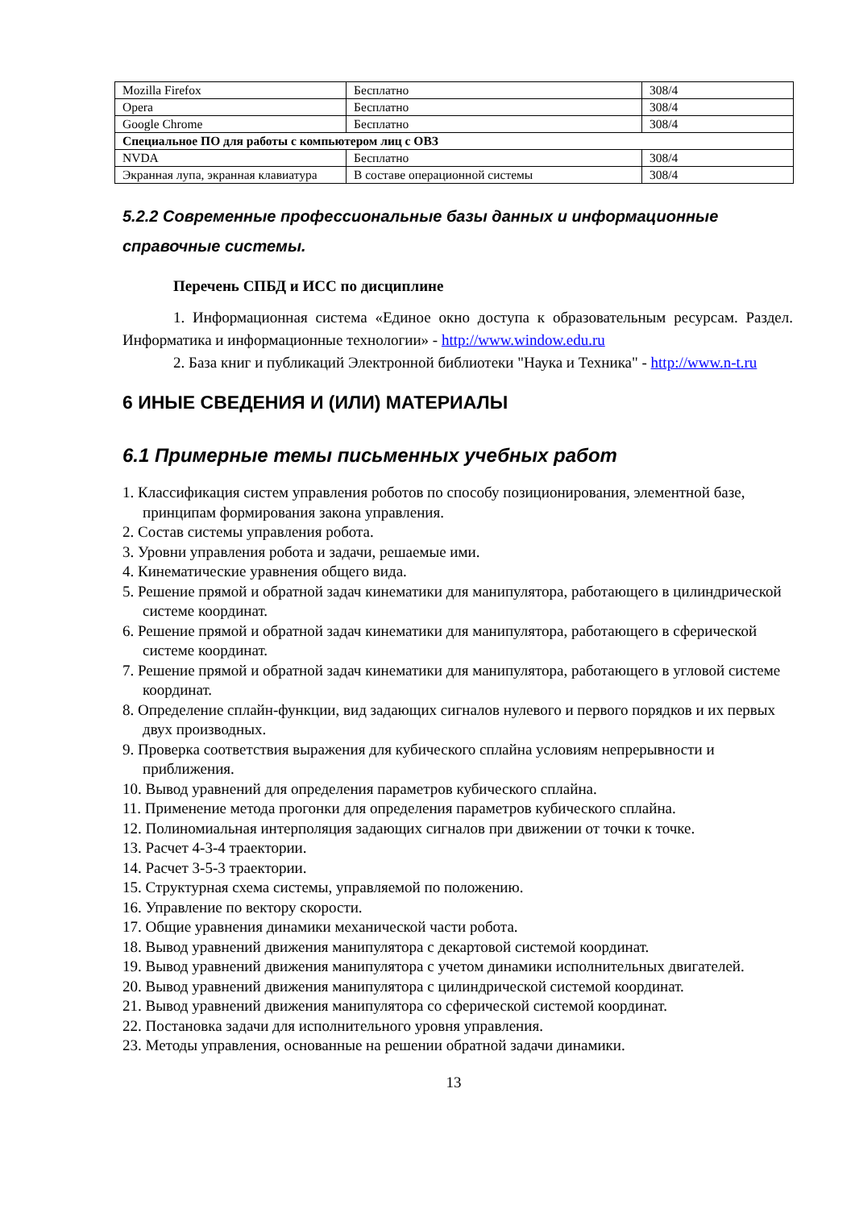| Mozilla Firefox | Бесплатно | 308/4 |
| Opera | Бесплатно | 308/4 |
| Google Chrome | Бесплатно | 308/4 |
| Специальное ПО для работы с компьютером лиц с ОВЗ | | |
| NVDA | Бесплатно | 308/4 |
| Экранная лупа, экранная клавиатура | В составе операционной системы | 308/4 |
5.2.2 Современные профессиональные базы данных и информационные справочные системы.
Перечень СПБД и ИСС по дисциплине
1. Информационная система «Единое окно доступа к образовательным ресурсам. Раздел. Информатика и информационные технологии» - http://www.window.edu.ru
2. База книг и публикаций Электронной библиотеки "Наука и Техника" - http://www.n-t.ru
6 ИНЫЕ СВЕДЕНИЯ И (ИЛИ) МАТЕРИАЛЫ
6.1 Примерные темы письменных учебных работ
1. Классификация систем управления роботов по способу позиционирования, элементной базе, принципам формирования закона управления.
2. Состав системы управления робота.
3. Уровни управления робота и задачи, решаемые ими.
4. Кинематические уравнения общего вида.
5. Решение прямой и обратной задач кинематики для манипулятора, работающего в цилиндрической системе координат.
6. Решение прямой и обратной задач кинематики для манипулятора, работающего в сферической системе координат.
7. Решение прямой и обратной задач кинематики для манипулятора, работающего в угловой системе координат.
8. Определение сплайн-функции, вид задающих сигналов нулевого и первого порядков и их первых двух производных.
9. Проверка соответствия выражения для кубического сплайна условиям непрерывности и приближения.
10. Вывод уравнений для определения параметров кубического сплайна.
11. Применение метода прогонки для определения параметров кубического сплайна.
12. Полиномиальная интерполяция задающих сигналов при движении от точки к точке.
13. Расчет 4-3-4 траектории.
14. Расчет 3-5-3 траектории.
15. Структурная схема системы, управляемой по положению.
16. Управление по вектору скорости.
17. Общие уравнения динамики механической части робота.
18. Вывод уравнений движения манипулятора с декартовой системой координат.
19. Вывод уравнений движения манипулятора с учетом динамики исполнительных двигателей.
20. Вывод уравнений движения манипулятора с цилиндрической системой координат.
21. Вывод уравнений движения манипулятора со сферической системой координат.
22. Постановка задачи для исполнительного уровня управления.
23. Методы управления, основанные на решении обратной задачи динамики.
13